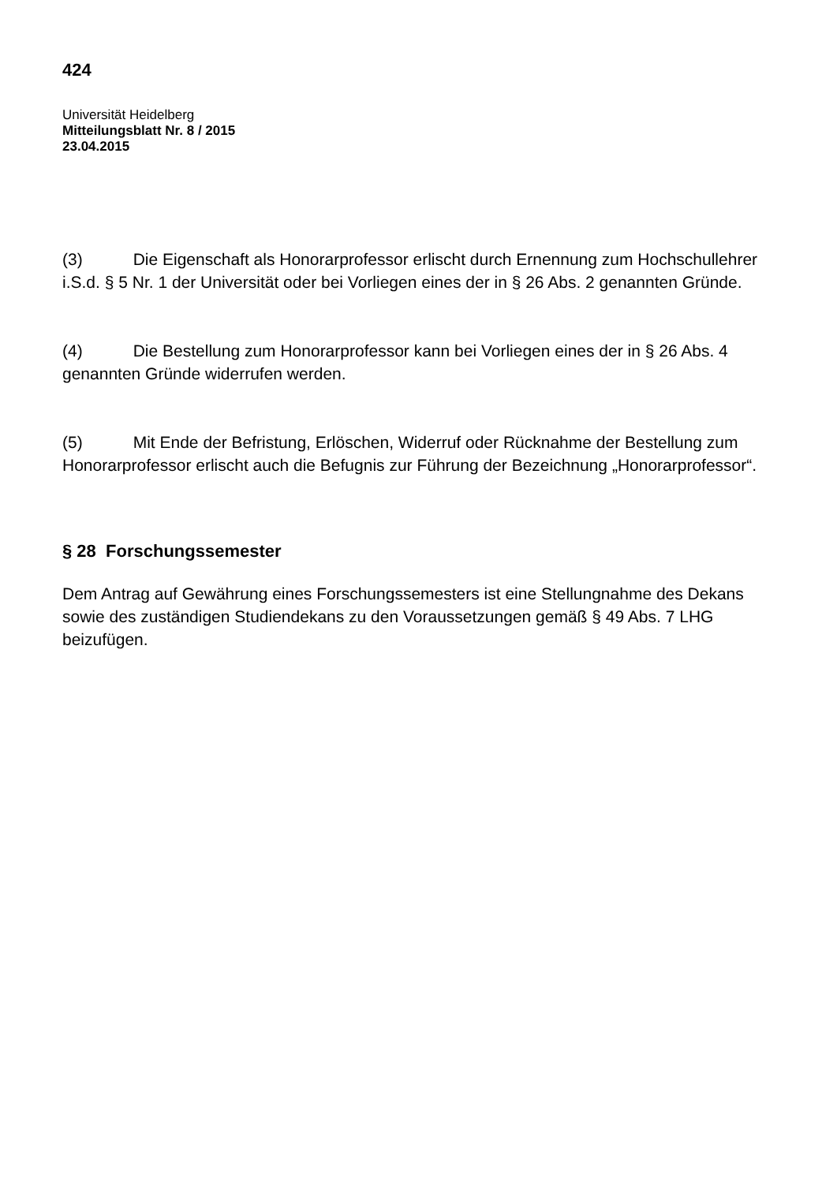424
Universität Heidelberg
Mitteilungsblatt Nr. 8 / 2015
23.04.2015
(3) Die Eigenschaft als Honorarprofessor erlischt durch Ernennung zum Hochschullehrer i.S.d. § 5 Nr. 1 der Universität oder bei Vorliegen eines der in § 26 Abs. 2 genannten Gründe.
(4) Die Bestellung zum Honorarprofessor kann bei Vorliegen eines der in § 26 Abs. 4 genannten Gründe widerrufen werden.
(5) Mit Ende der Befristung, Erlöschen, Widerruf oder Rücknahme der Bestellung zum Honorarprofessor erlischt auch die Befugnis zur Führung der Bezeichnung „Honorarprofessor“.
§ 28 Forschungssemester
Dem Antrag auf Gewährung eines Forschungssemesters ist eine Stellungnahme des Dekans sowie des zuständigen Studiendekans zu den Voraussetzungen gemäß § 49 Abs. 7 LHG beizufügen.